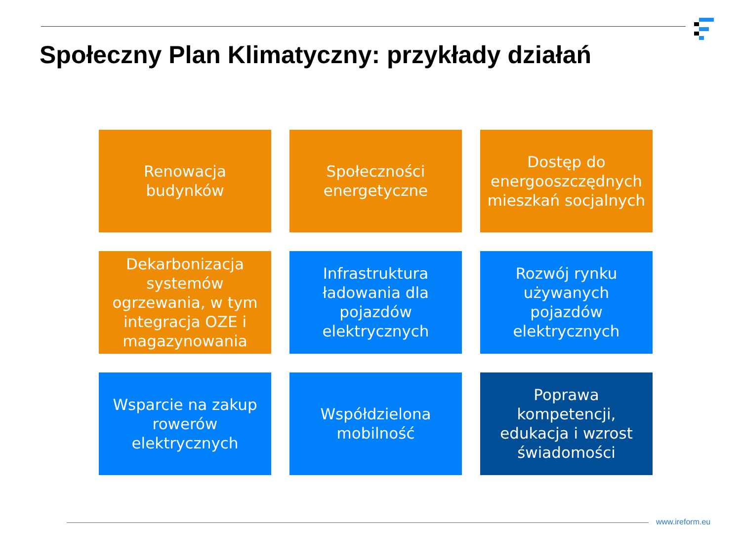Społeczny Plan Klimatyczny: przykłady działań
Renowacja budynków
Społeczności energetyczne
Dostęp do energooszczędnych mieszkań socjalnych
Dekarbonizacja systemów ogrzewania, w tym integracja OZE i magazynowania
Infrastruktura ładowania dla pojazdów elektrycznych
Rozwój rynku używanych pojazdów elektrycznych
Wsparcie na zakup rowerów elektrycznych
Współdzielona mobilność
Poprawa kompetencji, edukacja i wzrost świadomości
www.ireform.eu